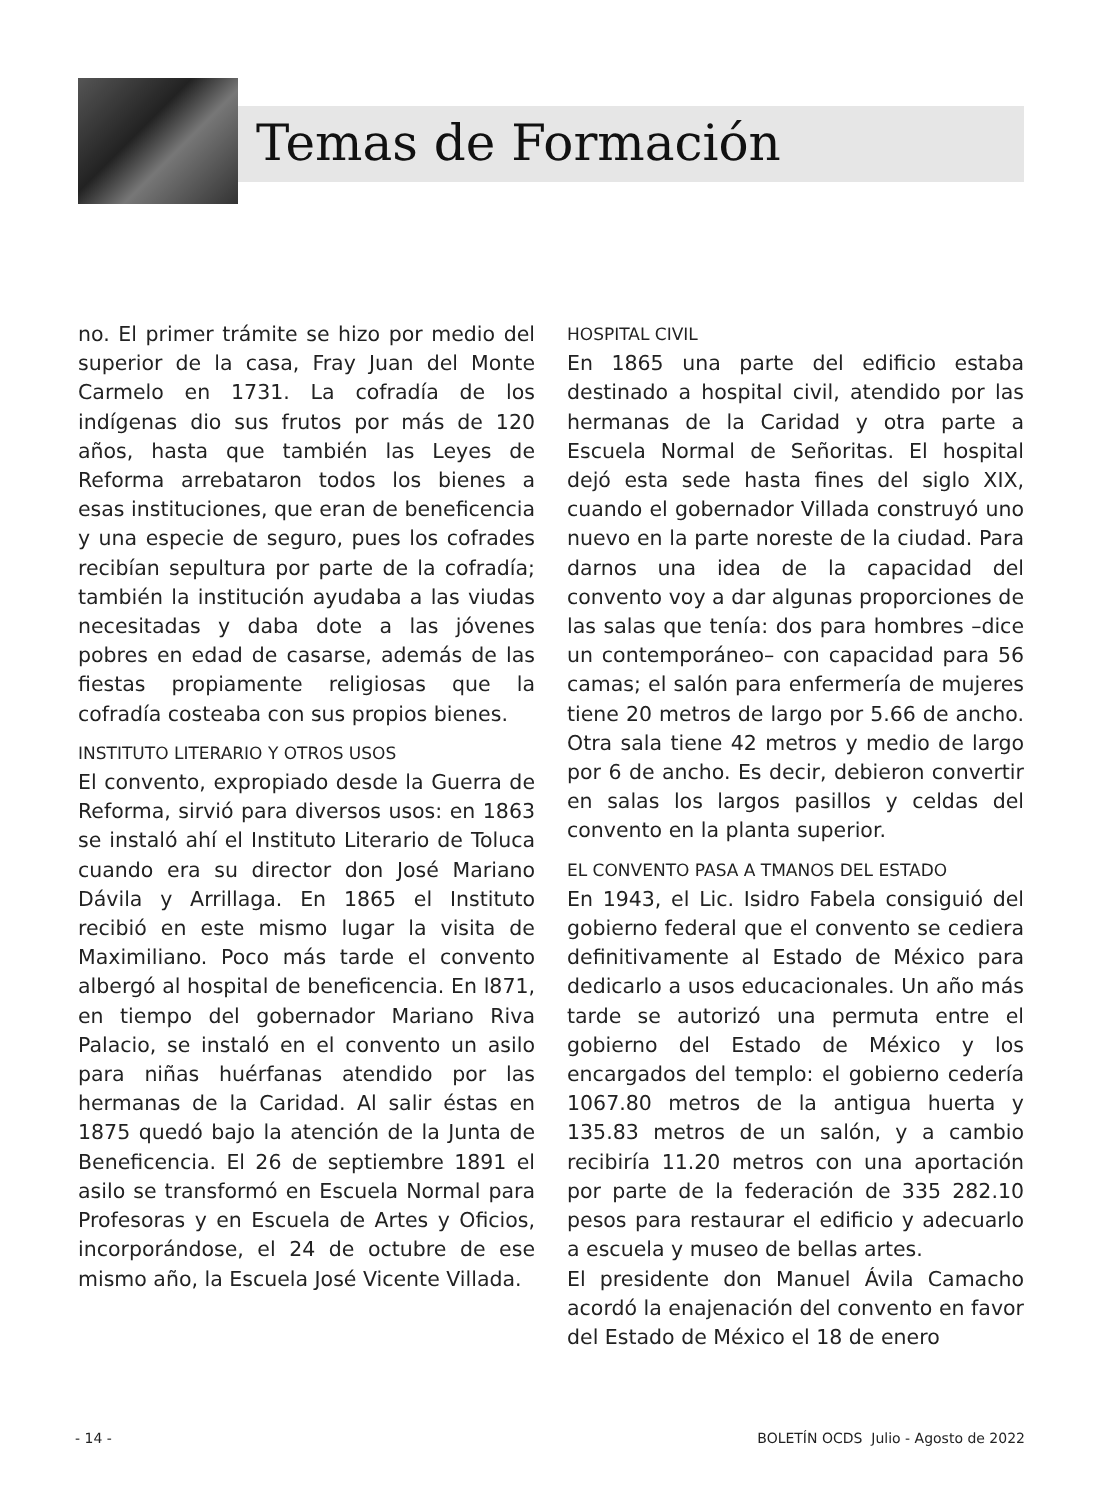Temas de Formación
no. El primer trámite se hizo por medio del superior de la casa, Fray Juan del Monte Carmelo en 1731. La cofradía de los indígenas dio sus frutos por más de 120 años, hasta que también las Leyes de Reforma arrebataron todos los bienes a esas instituciones, que eran de beneficencia y una especie de seguro, pues los cofrades recibían sepultura por parte de la cofradía; también la institución ayudaba a las viudas necesitadas y daba dote a las jóvenes pobres en edad de casarse, además de las fiestas propiamente religiosas que la cofradía costeaba con sus propios bienes.
INSTITUTO LITERARIO Y OTROS USOS
El convento, expropiado desde la Guerra de Reforma, sirvió para diversos usos: en 1863 se instaló ahí el Instituto Literario de Toluca cuando era su director don José Mariano Dávila y Arrillaga. En 1865 el Instituto recibió en este mismo lugar la visita de Maximiliano. Poco más tarde el convento albergó al hospital de beneficencia. En l871, en tiempo del gobernador Mariano Riva Palacio, se instaló en el convento un asilo para niñas huérfanas atendido por las hermanas de la Caridad. Al salir éstas en 1875 quedó bajo la atención de la Junta de Beneficencia. El 26 de septiembre 1891 el asilo se transformó en Escuela Normal para Profesoras y en Escuela de Artes y Oficios, incorporándose, el 24 de octubre de ese mismo año, la Escuela José Vicente Villada.
HOSPITAL CIVIL
En 1865 una parte del edificio estaba destinado a hospital civil, atendido por las hermanas de la Caridad y otra parte a Escuela Normal de Señoritas. El hospital dejó esta sede hasta fines del siglo XIX, cuando el gobernador Villada construyó uno nuevo en la parte noreste de la ciudad. Para darnos una idea de la capacidad del convento voy a dar algunas proporciones de las salas que tenía: dos para hombres –dice un contemporáneo– con capacidad para 56 camas; el salón para enfermería de mujeres tiene 20 metros de largo por 5.66 de ancho. Otra sala tiene 42 metros y medio de largo por 6 de ancho. Es decir, debieron convertir en salas los largos pasillos y celdas del convento en la planta superior.
EL CONVENTO PASA A TMANOS DEL ESTADO
En 1943, el Lic. Isidro Fabela consiguió del gobierno federal que el convento se cediera definitivamente al Estado de México para dedicarlo a usos educacionales. Un año más tarde se autorizó una permuta entre el gobierno del Estado de México y los encargados del templo: el gobierno cedería 1067.80 metros de la antigua huerta y 135.83 metros de un salón, y a cambio recibiría 11.20 metros con una aportación por parte de la federación de 335 282.10 pesos para restaurar el edificio y adecuarlo a escuela y museo de bellas artes.
El presidente don Manuel Ávila Camacho acordó la enajenación del convento en favor del Estado de México el 18 de enero
- 14 - BOLETÍN OCDS Julio - Agosto de 2022